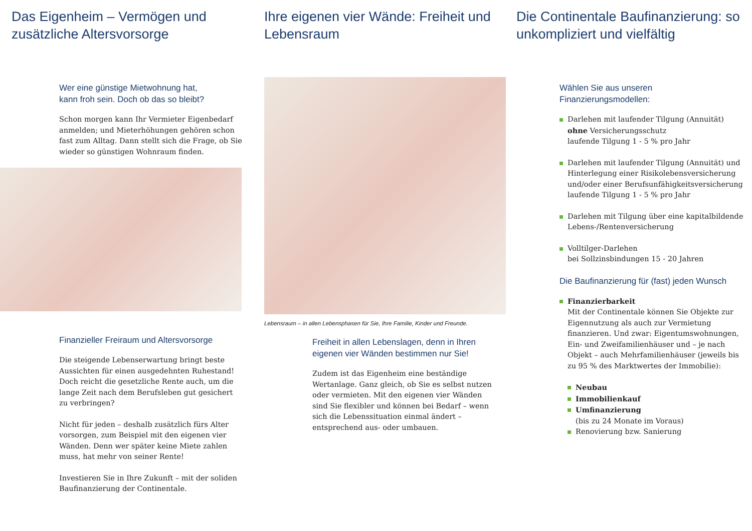Das Eigenheim – Vermögen und zusätzliche Altersvorsorge
Wer eine günstige Mietwohnung hat,
kann froh sein. Doch ob das so bleibt?
Schon morgen kann Ihr Vermieter Eigenbedarf anmelden; und Mieterhöhungen gehören schon fast zum Alltag. Dann stellt sich die Frage, ob Sie wieder so günstigen Wohnraum finden.
Finanzieller Freiraum und Altersvorsorge
Die steigende Lebenserwartung bringt beste Aussichten für einen ausgedehnten Ruhestand! Doch reicht die gesetzliche Rente auch, um die lange Zeit nach dem Berufsleben gut gesichert zu verbringen?
Nicht für jeden – deshalb zusätzlich fürs Alter vorsorgen, zum Beispiel mit den eigenen vier Wänden. Denn wer später keine Miete zahlen muss, hat mehr von seiner Rente!
Investieren Sie in Ihre Zukunft – mit der soliden Baufinanzierung der Continentale.
Ihre eigenen vier Wände: Freiheit und Lebensraum
Lebensraum – in allen Lebensphasen für Sie, Ihre Familie, Kinder und Freunde.
Freiheit in allen Lebenslagen, denn in Ihren eigenen vier Wänden bestimmen nur Sie!
Zudem ist das Eigenheim eine beständige Wertanlage. Ganz gleich, ob Sie es selbst nutzen oder vermieten. Mit den eigenen vier Wänden sind Sie flexibler und können bei Bedarf – wenn sich die Lebenssituation einmal ändert – entsprechend aus- oder umbauen.
Die Continentale Baufinanzierung: so unkompliziert und vielfältig
Wählen Sie aus unseren
Finanzierungsmodellen:
Darlehen mit laufender Tilgung (Annuität)
ohne Versicherungsschutz
laufende Tilgung 1 - 5 % pro Jahr
Darlehen mit laufender Tilgung (Annuität) und Hinterlegung einer Risikolebensversicherung und/oder einer Berufsunfähigkeitsversicherung
laufende Tilgung 1 - 5 % pro Jahr
Darlehen mit Tilgung über eine kapitalbildende Lebens-/Rentenversicherung
Volltilger-Darlehen
bei Sollzinsbindungen 15 - 20 Jahren
Die Baufinanzierung für (fast) jeden Wunsch
Finanzierbarkeit
Mit der Continentale können Sie Objekte zur Eigennutzung als auch zur Vermietung finanzieren. Und zwar: Eigentumswohnungen, Ein- und Zweifamilienhäuser und – je nach Objekt – auch Mehrfamilienhäuser (jeweils bis zu 95 % des Marktwertes der Immobilie):
Neubau
Immobilienkauf
Umfinanzierung
(bis zu 24 Monate im Voraus)
Renovierung bzw. Sanierung